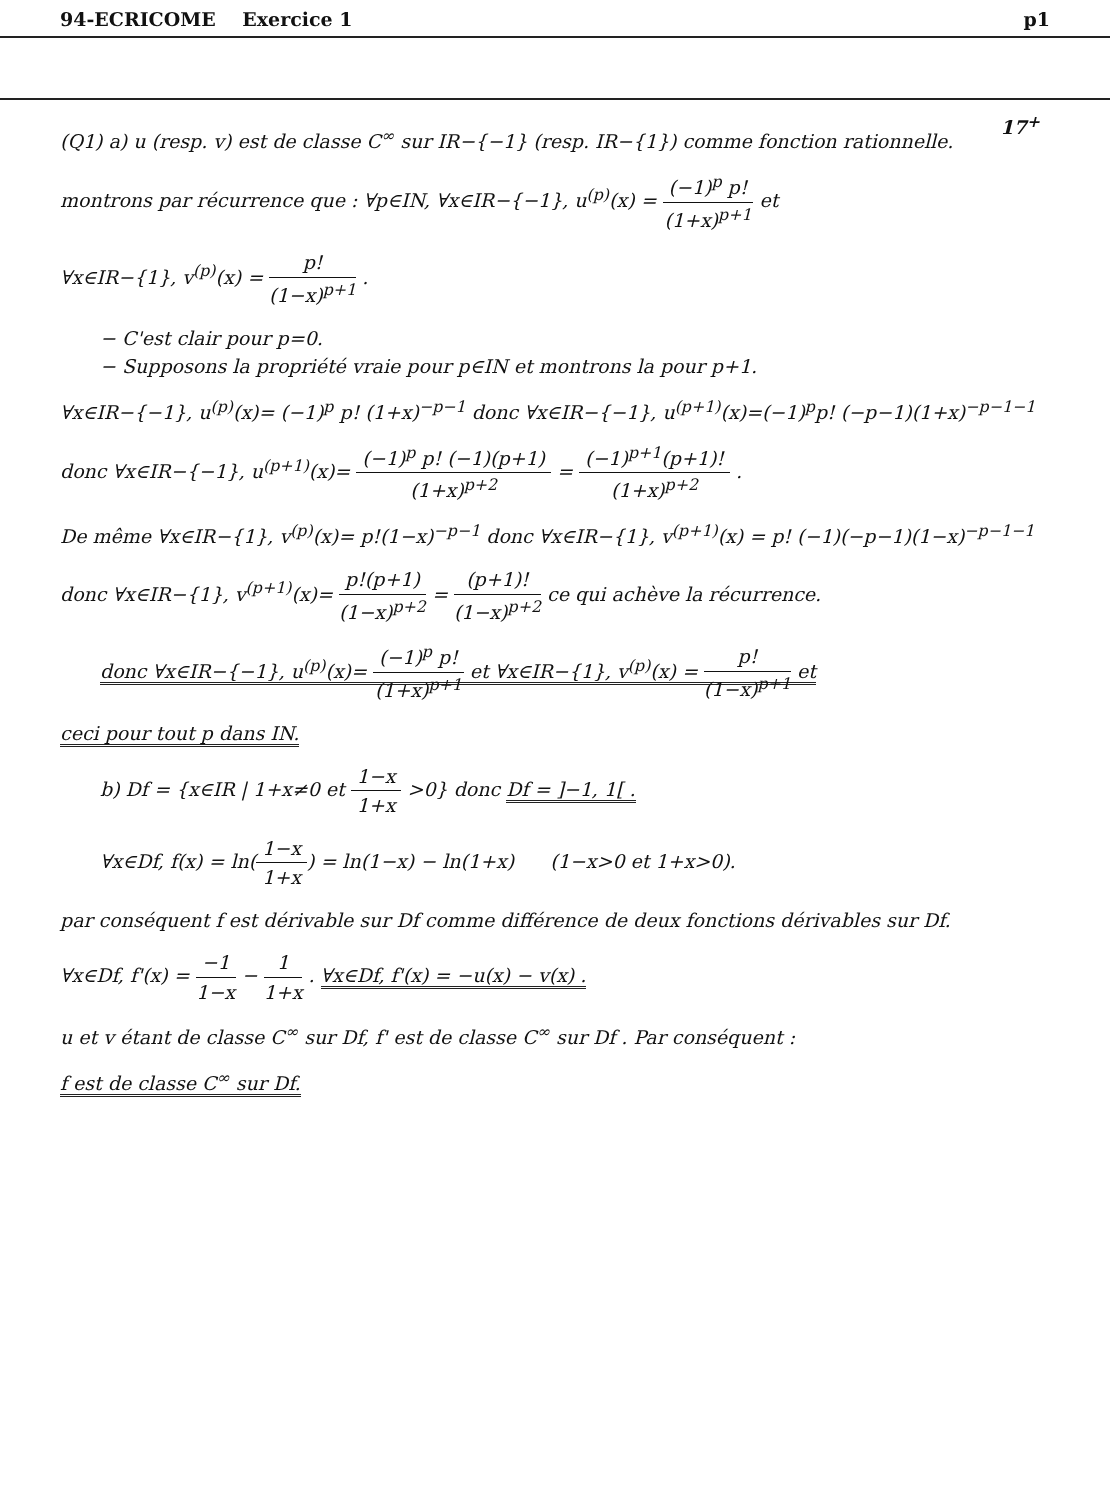94-ECRICOME Exercice 1 p1
17<sup>+</sup>
(Q1) a) u (resp. v) est de classe C<sup>∞</sup> sur IR−{−1} (resp. IR−{1}) comme fonction rationnelle.
montrons par récurrence que : ∀p∈IN, ∀x∈IR−{−1}, u<sup>(p)</sup>(x) = (−1)<sup>p</sup> p! (1+x)<sup>p+1</sup> et
∀x∈IR−{1}, v<sup>(p)</sup>(x) = p! (1−x)<sup>p+1</sup> .
− C'est clair pour p=0.
− Supposons la propriété vraie pour p∈IN et montrons la pour p+1.
∀x∈IR−{−1}, u<sup>(p)</sup>(x)= (−1)<sup>p</sup> p! (1+x)<sup>−p−1</sup> donc ∀x∈IR−{−1}, u<sup>(p+1)</sup>(x)=(−1)<sup>p</sup>p! (−p−1)(1+x)<sup>−p−1−1</sup>
donc ∀x∈IR−{−1}, u<sup>(p+1)</sup>(x)= (−1)<sup>p</sup> p! (−1)(p+1) (1+x)<sup>p+2</sup> = (−1)<sup>p+1</sup>(p+1)! (1+x)<sup>p+2</sup> .
De même ∀x∈IR−{1}, v<sup>(p)</sup>(x)= p!(1−x)<sup>−p−1</sup> donc ∀x∈IR−{1}, v<sup>(p+1)</sup>(x) = p! (−1)(−p−1)(1−x)<sup>−p−1−1</sup>
donc ∀x∈IR−{1}, v<sup>(p+1)</sup>(x)= p!(p+1) (1−x)<sup>p+2</sup> = (p+1)! (1−x)<sup>p+2</sup> ce qui achève la récurrence.
donc ∀x∈IR−{−1}, u<sup>(p)</sup>(x)= (−1)<sup>p</sup> p! (1+x)<sup>p+1</sup> et ∀x∈IR−{1}, v<sup>(p)</sup>(x) = p! (1−x)<sup>p+1</sup> et
ceci pour tout p dans IN.
b) Df = {x∈IR | 1+x≠0 et 1−x 1+x >0} donc Df = ]−1, 1[ .
∀x∈Df, f(x) = ln(1−x 1+x) = ln(1−x) − ln(1+x) (1−x>0 et 1+x>0).
par conséquent f est dérivable sur Df comme différence de deux fonctions dérivables sur Df.
∀x∈Df, f'(x) = −1 1−x − 1 1+x . ∀x∈Df, f'(x) = −u(x) − v(x) .
u et v étant de classe C<sup>∞</sup> sur Df, f' est de classe C<sup>∞</sup> sur Df . Par conséquent :
f est de classe C<sup>∞</sup> sur Df.